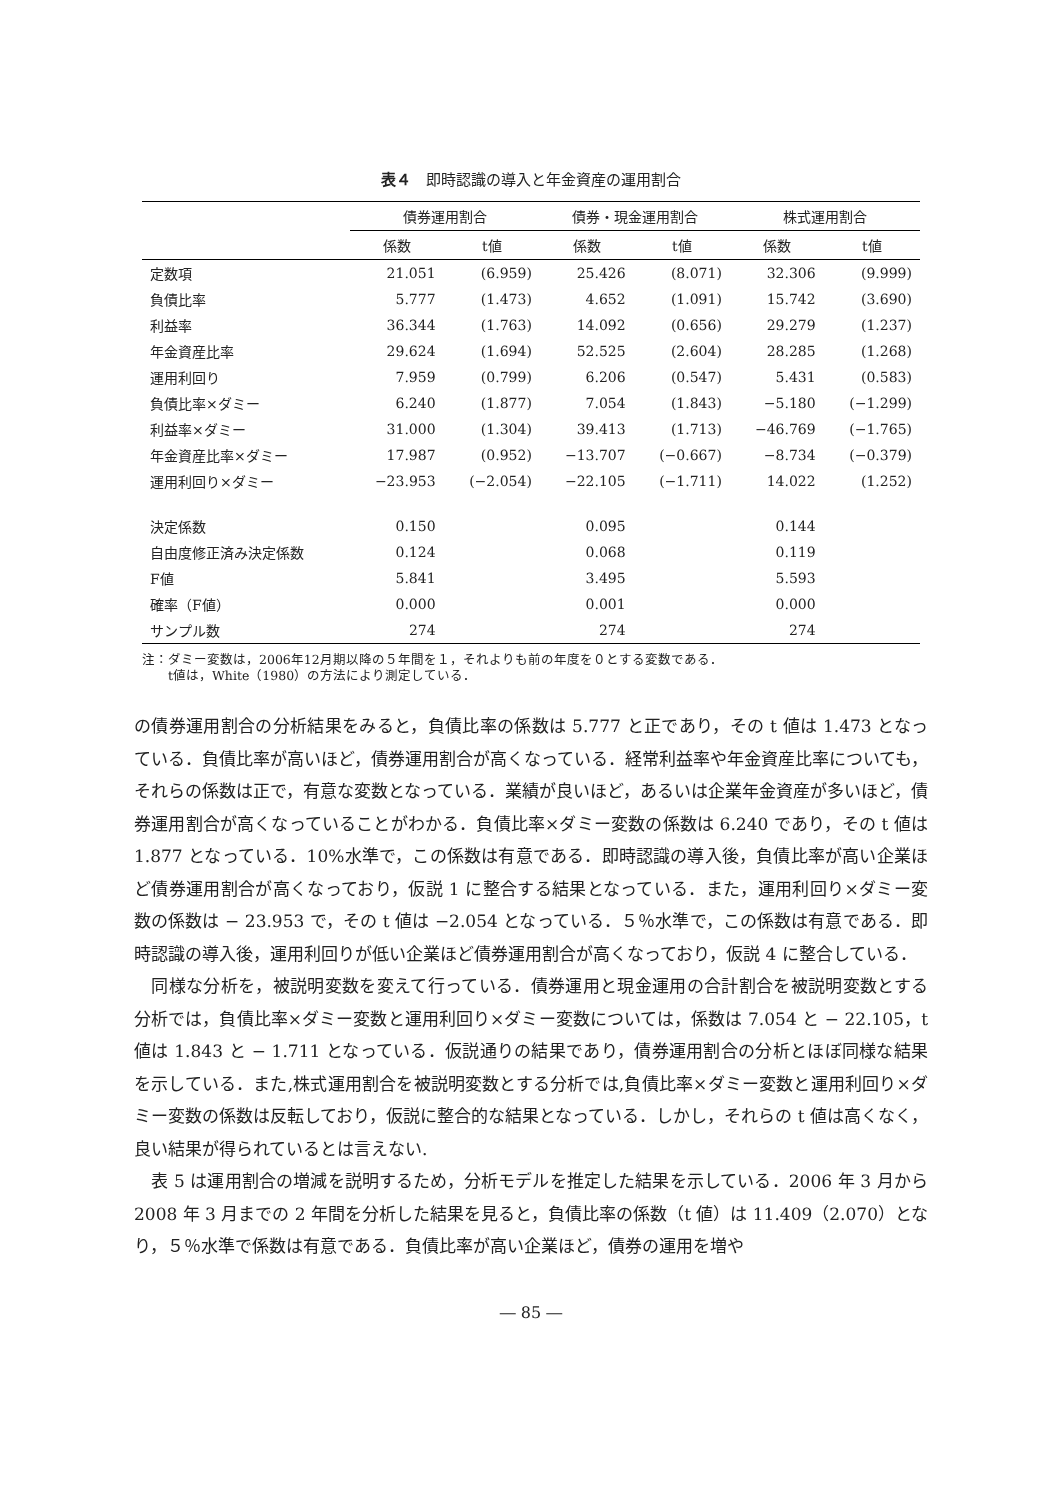表４　即時認識の導入と年金資産の運用割合
| | 債券運用割合 | | 債券・現金運用割合 | | 株式運用割合 | |
| --- | --- | --- | --- | --- | --- | --- |
| | 係数 | t値 | 係数 | t値 | 係数 | t値 |
| 定数項 | 21.051 | (6.959) | 25.426 | (8.071) | 32.306 | (9.999) |
| 負債比率 | 5.777 | (1.473) | 4.652 | (1.091) | 15.742 | (3.690) |
| 利益率 | 36.344 | (1.763) | 14.092 | (0.656) | 29.279 | (1.237) |
| 年金資産比率 | 29.624 | (1.694) | 52.525 | (2.604) | 28.285 | (1.268) |
| 運用利回り | 7.959 | (0.799) | 6.206 | (0.547) | 5.431 | (0.583) |
| 負債比率×ダミー | 6.240 | (1.877) | 7.054 | (1.843) | −5.180 | (−1.299) |
| 利益率×ダミー | 31.000 | (1.304) | 39.413 | (1.713) | −46.769 | (−1.765) |
| 年金資産比率×ダミー | 17.987 | (0.952) | −13.707 | (−0.667) | −8.734 | (−0.379) |
| 運用利回り×ダミー | −23.953 | (−2.054) | −22.105 | (−1.711) | 14.022 | (1.252) |
| 決定係数 | 0.150 | | 0.095 | | 0.144 | |
| 自由度修正済み決定係数 | 0.124 | | 0.068 | | 0.119 | |
| F値 | 5.841 | | 3.495 | | 5.593 | |
| 確率（F値） | 0.000 | | 0.001 | | 0.000 | |
| サンプル数 | 274 | | 274 | | 274 | |
注：ダミー変数は，2006年12月期以降の５年間を１，それよりも前の年度を０とする変数である．
　　t値は，White（1980）の方法により測定している．
の債券運用割合の分析結果をみると，負債比率の係数は 5.777 と正であり，その t 値は 1.473 となっている．負債比率が高いほど，債券運用割合が高くなっている．経常利益率や年金資産比率についても，それらの係数は正で，有意な変数となっている．業績が良いほど，あるいは企業年金資産が多いほど，債券運用割合が高くなっていることがわかる．負債比率×ダミー変数の係数は 6.240 であり，その t 値は 1.877 となっている．10%水準で，この係数は有意である．即時認識の導入後，負債比率が高い企業ほど債券運用割合が高くなっており，仮説 1 に整合する結果となっている．また，運用利回り×ダミー変数の係数は − 23.953 で，その t 値は −2.054 となっている．５％水準で，この係数は有意である．即時認識の導入後，運用利回りが低い企業ほど債券運用割合が高くなっており，仮説 4 に整合している．
　同様な分析を，被説明変数を変えて行っている．債券運用と現金運用の合計割合を被説明変数とする分析では，負債比率×ダミー変数と運用利回り×ダミー変数については，係数は 7.054 と − 22.105，t 値は 1.843 と − 1.711 となっている．仮説通りの結果であり，債券運用割合の分析とほぼ同様な結果を示している．また,株式運用割合を被説明変数とする分析では,負債比率×ダミー変数と運用利回り×ダミー変数の係数は反転しており，仮説に整合的な結果となっている．しかし，それらの t 値は高くなく，良い結果が得られているとは言えない.
　表 5 は運用割合の増減を説明するため，分析モデルを推定した結果を示している．2006 年 3 月から 2008 年 3 月までの 2 年間を分析した結果を見ると，負債比率の係数（t 値）は 11.409（2.070）となり，５％水準で係数は有意である．負債比率が高い企業ほど，債券の運用を増や
― 85 ―